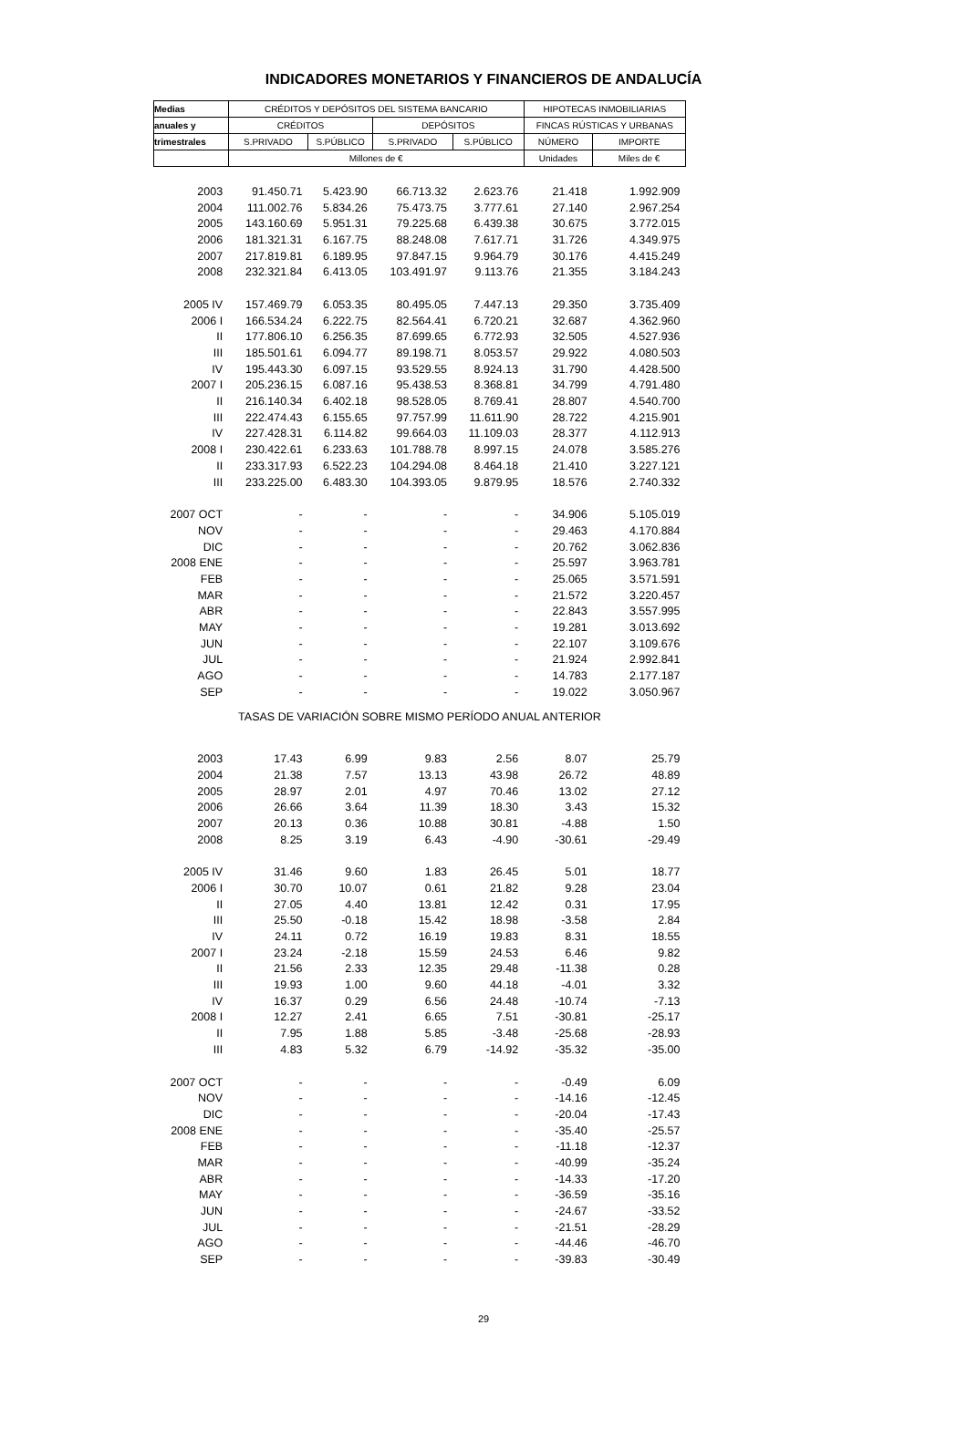INDICADORES MONETARIOS Y FINANCIEROS DE ANDALUCÍA
| Medias | CRÉDITOS Y DEPÓSITOS DEL SISTEMA BANCARIO | | | | HIPOTECAS INMOBILIARIAS | |
| --- | --- | --- | --- | --- | --- | --- |
| anuales y | CRÉDITOS | | DEPÓSITOS | | FINCAS RÚSTICAS Y URBANAS | |
| trimestrales | S.PRIVADO | S.PÚBLICO | S.PRIVADO | S.PÚBLICO | NÚMERO | IMPORTE |
| | Millones de € | | | | Unidades | Miles de € |
| 2003 | 91.450.71 | 5.423.90 | 66.713.32 | 2.623.76 | 21.418 | 1.992.909 |
| 2004 | 111.002.76 | 5.834.26 | 75.473.75 | 3.777.61 | 27.140 | 2.967.254 |
| 2005 | 143.160.69 | 5.951.31 | 79.225.68 | 6.439.38 | 30.675 | 3.772.015 |
| 2006 | 181.321.31 | 6.167.75 | 88.248.08 | 7.617.71 | 31.726 | 4.349.975 |
| 2007 | 217.819.81 | 6.189.95 | 97.847.15 | 9.964.79 | 30.176 | 4.415.249 |
| 2008 | 232.321.84 | 6.413.05 | 103.491.97 | 9.113.76 | 21.355 | 3.184.243 |
| 2005 IV | 157.469.79 | 6.053.35 | 80.495.05 | 7.447.13 | 29.350 | 3.735.409 |
| 2006 I | 166.534.24 | 6.222.75 | 82.564.41 | 6.720.21 | 32.687 | 4.362.960 |
| II | 177.806.10 | 6.256.35 | 87.699.65 | 6.772.93 | 32.505 | 4.527.936 |
| III | 185.501.61 | 6.094.77 | 89.198.71 | 8.053.57 | 29.922 | 4.080.503 |
| IV | 195.443.30 | 6.097.15 | 93.529.55 | 8.924.13 | 31.790 | 4.428.500 |
| 2007 I | 205.236.15 | 6.087.16 | 95.438.53 | 8.368.81 | 34.799 | 4.791.480 |
| II | 216.140.34 | 6.402.18 | 98.528.05 | 8.769.41 | 28.807 | 4.540.700 |
| III | 222.474.43 | 6.155.65 | 97.757.99 | 11.611.90 | 28.722 | 4.215.901 |
| IV | 227.428.31 | 6.114.82 | 99.664.03 | 11.109.03 | 28.377 | 4.112.913 |
| 2008 I | 230.422.61 | 6.233.63 | 101.788.78 | 8.997.15 | 24.078 | 3.585.276 |
| II | 233.317.93 | 6.522.23 | 104.294.08 | 8.464.18 | 21.410 | 3.227.121 |
| III | 233.225.00 | 6.483.30 | 104.393.05 | 9.879.95 | 18.576 | 2.740.332 |
| 2007 OCT | - | - | - | - | 34.906 | 5.105.019 |
| NOV | - | - | - | - | 29.463 | 4.170.884 |
| DIC | - | - | - | - | 20.762 | 3.062.836 |
| 2008 ENE | - | - | - | - | 25.597 | 3.963.781 |
| FEB | - | - | - | - | 25.065 | 3.571.591 |
| MAR | - | - | - | - | 21.572 | 3.220.457 |
| ABR | - | - | - | - | 22.843 | 3.557.995 |
| MAY | - | - | - | - | 19.281 | 3.013.692 |
| JUN | - | - | - | - | 22.107 | 3.109.676 |
| JUL | - | - | - | - | 21.924 | 2.992.841 |
| AGO | - | - | - | - | 14.783 | 2.177.187 |
| SEP | - | - | - | - | 19.022 | 3.050.967 |
| TASAS DE VARIACIÓN SOBRE MISMO PERÍODO ANUAL ANTERIOR | | | | | | |
| 2003 | 17.43 | 6.99 | 9.83 | 2.56 | 8.07 | 25.79 |
| 2004 | 21.38 | 7.57 | 13.13 | 43.98 | 26.72 | 48.89 |
| 2005 | 28.97 | 2.01 | 4.97 | 70.46 | 13.02 | 27.12 |
| 2006 | 26.66 | 3.64 | 11.39 | 18.30 | 3.43 | 15.32 |
| 2007 | 20.13 | 0.36 | 10.88 | 30.81 | -4.88 | 1.50 |
| 2008 | 8.25 | 3.19 | 6.43 | -4.90 | -30.61 | -29.49 |
| 2005 IV | 31.46 | 9.60 | 1.83 | 26.45 | 5.01 | 18.77 |
| 2006 I | 30.70 | 10.07 | 0.61 | 21.82 | 9.28 | 23.04 |
| II | 27.05 | 4.40 | 13.81 | 12.42 | 0.31 | 17.95 |
| III | 25.50 | -0.18 | 15.42 | 18.98 | -3.58 | 2.84 |
| IV | 24.11 | 0.72 | 16.19 | 19.83 | 8.31 | 18.55 |
| 2007 I | 23.24 | -2.18 | 15.59 | 24.53 | 6.46 | 9.82 |
| II | 21.56 | 2.33 | 12.35 | 29.48 | -11.38 | 0.28 |
| III | 19.93 | 1.00 | 9.60 | 44.18 | -4.01 | 3.32 |
| IV | 16.37 | 0.29 | 6.56 | 24.48 | -10.74 | -7.13 |
| 2008 I | 12.27 | 2.41 | 6.65 | 7.51 | -30.81 | -25.17 |
| II | 7.95 | 1.88 | 5.85 | -3.48 | -25.68 | -28.93 |
| III | 4.83 | 5.32 | 6.79 | -14.92 | -35.32 | -35.00 |
| 2007 OCT | - | - | - | - | -0.49 | 6.09 |
| NOV | - | - | - | - | -14.16 | -12.45 |
| DIC | - | - | - | - | -20.04 | -17.43 |
| 2008 ENE | - | - | - | - | -35.40 | -25.57 |
| FEB | - | - | - | - | -11.18 | -12.37 |
| MAR | - | - | - | - | -40.99 | -35.24 |
| ABR | - | - | - | - | -14.33 | -17.20 |
| MAY | - | - | - | - | -36.59 | -35.16 |
| JUN | - | - | - | - | -24.67 | -33.52 |
| JUL | - | - | - | - | -21.51 | -28.29 |
| AGO | - | - | - | - | -44.46 | -46.70 |
| SEP | - | - | - | - | -39.83 | -30.49 |
29